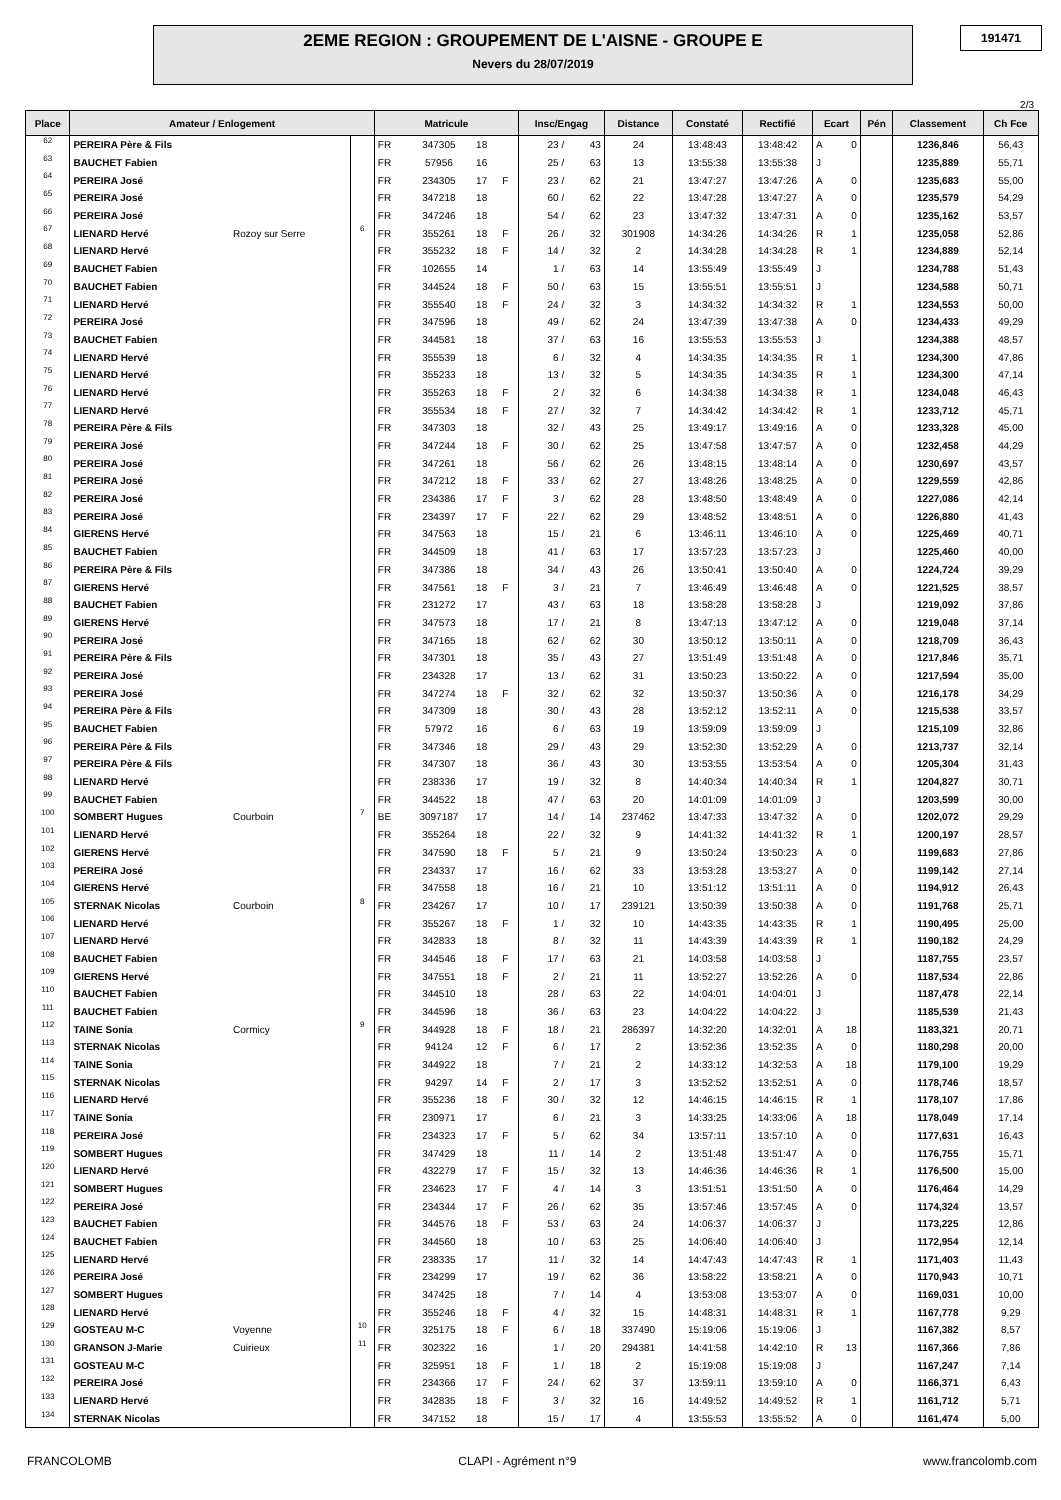2EME REGION : GROUPEMENT DE L'AISNE - GROUPE E
Nevers du 28/07/2019
191471
2/3
| Place | Amateur / Enlogement | | | Matricule | | | | Insc/Engag | | Distance | Constaté | Rectifié | Ecart | | Pén | Classement | Ch Fce |
| --- | --- | --- | --- | --- | --- | --- | --- | --- | --- | --- | --- | --- | --- | --- | --- | --- | --- |
| 62 | PEREIRA Père & Fils | | | FR | 347305 | 18 | | 23 / | 43 | 24 | 13:48:43 | 13:48:42 | A | 0 | | 1236,846 | 56,43 |
| 63 | BAUCHET Fabien | | | FR | 57956 | 16 | | 25 / | 63 | 13 | 13:55:38 | 13:55:38 | J | | | 1235,889 | 55,71 |
| 64 | PEREIRA José | | | FR | 234305 | 17 | F | 23 / | 62 | 21 | 13:47:27 | 13:47:26 | A | 0 | | 1235,683 | 55,00 |
| 65 | PEREIRA José | | | FR | 347218 | 18 | | 60 / | 62 | 22 | 13:47:28 | 13:47:27 | A | 0 | | 1235,579 | 54,29 |
| 66 | PEREIRA José | | | FR | 347246 | 18 | | 54 / | 62 | 23 | 13:47:32 | 13:47:31 | A | 0 | | 1235,162 | 53,57 |
| 67 | LIENARD Hervé | Rozoy sur Serre | 6 | FR | 355261 | 18 | F | 26 / | 32 | 301908 | 14:34:26 | 14:34:26 | R | 1 | | 1235,058 | 52,86 |
| 68 | LIENARD Hervé | | | FR | 355232 | 18 | F | 14 / | 32 | 2 | 14:34:28 | 14:34:28 | R | 1 | | 1234,889 | 52,14 |
| 69 | BAUCHET Fabien | | | FR | 102655 | 14 | | 1 / | 63 | 14 | 13:55:49 | 13:55:49 | J | | | 1234,788 | 51,43 |
| 70 | BAUCHET Fabien | | | FR | 344524 | 18 | F | 50 / | 63 | 15 | 13:55:51 | 13:55:51 | J | | | 1234,588 | 50,71 |
| 71 | LIENARD Hervé | | | FR | 355540 | 18 | F | 24 / | 32 | 3 | 14:34:32 | 14:34:32 | R | 1 | | 1234,553 | 50,00 |
| 72 | PEREIRA José | | | FR | 347596 | 18 | | 49 / | 62 | 24 | 13:47:39 | 13:47:38 | A | 0 | | 1234,433 | 49,29 |
| 73 | BAUCHET Fabien | | | FR | 344581 | 18 | | 37 / | 63 | 16 | 13:55:53 | 13:55:53 | J | | | 1234,388 | 48,57 |
| 74 | LIENARD Hervé | | | FR | 355539 | 18 | | 6 / | 32 | 4 | 14:34:35 | 14:34:35 | R | 1 | | 1234,300 | 47,86 |
| 75 | LIENARD Hervé | | | FR | 355233 | 18 | | 13 / | 32 | 5 | 14:34:35 | 14:34:35 | R | 1 | | 1234,300 | 47,14 |
| 76 | LIENARD Hervé | | | FR | 355263 | 18 | F | 2 / | 32 | 6 | 14:34:38 | 14:34:38 | R | 1 | | 1234,048 | 46,43 |
| 77 | LIENARD Hervé | | | FR | 355534 | 18 | F | 27 / | 32 | 7 | 14:34:42 | 14:34:42 | R | 1 | | 1233,712 | 45,71 |
| 78 | PEREIRA Père & Fils | | | FR | 347303 | 18 | | 32 / | 43 | 25 | 13:49:17 | 13:49:16 | A | 0 | | 1233,328 | 45,00 |
| 79 | PEREIRA José | | | FR | 347244 | 18 | F | 30 / | 62 | 25 | 13:47:58 | 13:47:57 | A | 0 | | 1232,458 | 44,29 |
| 80 | PEREIRA José | | | FR | 347261 | 18 | | 56 / | 62 | 26 | 13:48:15 | 13:48:14 | A | 0 | | 1230,697 | 43,57 |
| 81 | PEREIRA José | | | FR | 347212 | 18 | F | 33 / | 62 | 27 | 13:48:26 | 13:48:25 | A | 0 | | 1229,559 | 42,86 |
| 82 | PEREIRA José | | | FR | 234386 | 17 | F | 3 / | 62 | 28 | 13:48:50 | 13:48:49 | A | 0 | | 1227,086 | 42,14 |
| 83 | PEREIRA José | | | FR | 234397 | 17 | F | 22 / | 62 | 29 | 13:48:52 | 13:48:51 | A | 0 | | 1226,880 | 41,43 |
| 84 | GIERENS Hervé | | | FR | 347563 | 18 | | 15 / | 21 | 6 | 13:46:11 | 13:46:10 | A | 0 | | 1225,469 | 40,71 |
| 85 | BAUCHET Fabien | | | FR | 344509 | 18 | | 41 / | 63 | 17 | 13:57:23 | 13:57:23 | J | | | 1225,460 | 40,00 |
| 86 | PEREIRA Père & Fils | | | FR | 347386 | 18 | | 34 / | 43 | 26 | 13:50:41 | 13:50:40 | A | 0 | | 1224,724 | 39,29 |
| 87 | GIERENS Hervé | | | FR | 347561 | 18 | F | 3 / | 21 | 7 | 13:46:49 | 13:46:48 | A | 0 | | 1221,525 | 38,57 |
| 88 | BAUCHET Fabien | | | FR | 231272 | 17 | | 43 / | 63 | 18 | 13:58:28 | 13:58:28 | J | | | 1219,092 | 37,86 |
| 89 | GIERENS Hervé | | | FR | 347573 | 18 | | 17 / | 21 | 8 | 13:47:13 | 13:47:12 | A | 0 | | 1219,048 | 37,14 |
| 90 | PEREIRA José | | | FR | 347165 | 18 | | 62 / | 62 | 30 | 13:50:12 | 13:50:11 | A | 0 | | 1218,709 | 36,43 |
| 91 | PEREIRA Père & Fils | | | FR | 347301 | 18 | | 35 / | 43 | 27 | 13:51:49 | 13:51:48 | A | 0 | | 1217,846 | 35,71 |
| 92 | PEREIRA José | | | FR | 234328 | 17 | | 13 / | 62 | 31 | 13:50:23 | 13:50:22 | A | 0 | | 1217,594 | 35,00 |
| 93 | PEREIRA José | | | FR | 347274 | 18 | F | 32 / | 62 | 32 | 13:50:37 | 13:50:36 | A | 0 | | 1216,178 | 34,29 |
| 94 | PEREIRA Père & Fils | | | FR | 347309 | 18 | | 30 / | 43 | 28 | 13:52:12 | 13:52:11 | A | 0 | | 1215,538 | 33,57 |
| 95 | BAUCHET Fabien | | | FR | 57972 | 16 | | 6 / | 63 | 19 | 13:59:09 | 13:59:09 | J | | | 1215,109 | 32,86 |
| 96 | PEREIRA Père & Fils | | | FR | 347346 | 18 | | 29 / | 43 | 29 | 13:52:30 | 13:52:29 | A | 0 | | 1213,737 | 32,14 |
| 97 | PEREIRA Père & Fils | | | FR | 347307 | 18 | | 36 / | 43 | 30 | 13:53:55 | 13:53:54 | A | 0 | | 1205,304 | 31,43 |
| 98 | LIENARD Hervé | | | FR | 238336 | 17 | | 19 / | 32 | 8 | 14:40:34 | 14:40:34 | R | 1 | | 1204,827 | 30,71 |
| 99 | BAUCHET Fabien | | | FR | 344522 | 18 | | 47 / | 63 | 20 | 14:01:09 | 14:01:09 | J | | | 1203,599 | 30,00 |
| 100 | SOMBERT Hugues | Courboin | 7 | BE | 3097187 | 17 | | 14 / | 14 | 237462 | 13:47:33 | 13:47:32 | A | 0 | | 1202,072 | 29,29 |
| 101 | LIENARD Hervé | | | FR | 355264 | 18 | | 22 / | 32 | 9 | 14:41:32 | 14:41:32 | R | 1 | | 1200,197 | 28,57 |
| 102 | GIERENS Hervé | | | FR | 347590 | 18 | F | 5 / | 21 | 9 | 13:50:24 | 13:50:23 | A | 0 | | 1199,683 | 27,86 |
| 103 | PEREIRA José | | | FR | 234337 | 17 | | 16 / | 62 | 33 | 13:53:28 | 13:53:27 | A | 0 | | 1199,142 | 27,14 |
| 104 | GIERENS Hervé | | | FR | 347558 | 18 | | 16 / | 21 | 10 | 13:51:12 | 13:51:11 | A | 0 | | 1194,912 | 26,43 |
| 105 | STERNAK Nicolas | Courboin | 8 | FR | 234267 | 17 | | 10 / | 17 | 239121 | 13:50:39 | 13:50:38 | A | 0 | | 1191,768 | 25,71 |
| 106 | LIENARD Hervé | | | FR | 355267 | 18 | F | 1 / | 32 | 10 | 14:43:35 | 14:43:35 | R | 1 | | 1190,495 | 25,00 |
| 107 | LIENARD Hervé | | | FR | 342833 | 18 | | 8 / | 32 | 11 | 14:43:39 | 14:43:39 | R | 1 | | 1190,182 | 24,29 |
| 108 | BAUCHET Fabien | | | FR | 344546 | 18 | F | 17 / | 63 | 21 | 14:03:58 | 14:03:58 | J | | | 1187,755 | 23,57 |
| 109 | GIERENS Hervé | | | FR | 347551 | 18 | F | 2 / | 21 | 11 | 13:52:27 | 13:52:26 | A | 0 | | 1187,534 | 22,86 |
| 110 | BAUCHET Fabien | | | FR | 344510 | 18 | | 28 / | 63 | 22 | 14:04:01 | 14:04:01 | J | | | 1187,478 | 22,14 |
| 111 | BAUCHET Fabien | | | FR | 344596 | 18 | | 36 / | 63 | 23 | 14:04:22 | 14:04:22 | J | | | 1185,539 | 21,43 |
| 112 | TAINE Sonia | Cormicy | 9 | FR | 344928 | 18 | F | 18 / | 21 | 286397 | 14:32:20 | 14:32:01 | A | 18 | | 1183,321 | 20,71 |
| 113 | STERNAK Nicolas | | | FR | 94124 | 12 | F | 6 / | 17 | 2 | 13:52:36 | 13:52:35 | A | 0 | | 1180,298 | 20,00 |
| 114 | TAINE Sonia | | | FR | 344922 | 18 | | 7 / | 21 | 2 | 14:33:12 | 14:32:53 | A | 18 | | 1179,100 | 19,29 |
| 115 | STERNAK Nicolas | | | FR | 94297 | 14 | F | 2 / | 17 | 3 | 13:52:52 | 13:52:51 | A | 0 | | 1178,746 | 18,57 |
| 116 | LIENARD Hervé | | | FR | 355236 | 18 | F | 30 / | 32 | 12 | 14:46:15 | 14:46:15 | R | 1 | | 1178,107 | 17,86 |
| 117 | TAINE Sonia | | | FR | 230971 | 17 | | 6 / | 21 | 3 | 14:33:25 | 14:33:06 | A | 18 | | 1178,049 | 17,14 |
| 118 | PEREIRA José | | | FR | 234323 | 17 | F | 5 / | 62 | 34 | 13:57:11 | 13:57:10 | A | 0 | | 1177,631 | 16,43 |
| 119 | SOMBERT Hugues | | | FR | 347429 | 18 | | 11 / | 14 | 2 | 13:51:48 | 13:51:47 | A | 0 | | 1176,755 | 15,71 |
| 120 | LIENARD Hervé | | | FR | 432279 | 17 | F | 15 / | 32 | 13 | 14:46:36 | 14:46:36 | R | 1 | | 1176,500 | 15,00 |
| 121 | SOMBERT Hugues | | | FR | 234623 | 17 | F | 4 / | 14 | 3 | 13:51:51 | 13:51:50 | A | 0 | | 1176,464 | 14,29 |
| 122 | PEREIRA José | | | FR | 234344 | 17 | F | 26 / | 62 | 35 | 13:57:46 | 13:57:45 | A | 0 | | 1174,324 | 13,57 |
| 123 | BAUCHET Fabien | | | FR | 344576 | 18 | F | 53 / | 63 | 24 | 14:06:37 | 14:06:37 | J | | | 1173,225 | 12,86 |
| 124 | BAUCHET Fabien | | | FR | 344560 | 18 | | 10 / | 63 | 25 | 14:06:40 | 14:06:40 | J | | | 1172,954 | 12,14 |
| 125 | LIENARD Hervé | | | FR | 238335 | 17 | | 11 / | 32 | 14 | 14:47:43 | 14:47:43 | R | 1 | | 1171,403 | 11,43 |
| 126 | PEREIRA José | | | FR | 234299 | 17 | | 19 / | 62 | 36 | 13:58:22 | 13:58:21 | A | 0 | | 1170,943 | 10,71 |
| 127 | SOMBERT Hugues | | | FR | 347425 | 18 | | 7 / | 14 | 4 | 13:53:08 | 13:53:07 | A | 0 | | 1169,031 | 10,00 |
| 128 | LIENARD Hervé | | | FR | 355246 | 18 | F | 4 / | 32 | 15 | 14:48:31 | 14:48:31 | R | 1 | | 1167,778 | 9,29 |
| 129 | GOSTEAU M-C | Voyenne | 10 | FR | 325175 | 18 | F | 6 / | 18 | 337490 | 15:19:06 | 15:19:06 | J | | | 1167,382 | 8,57 |
| 130 | GRANSON J-Marie | Cuirieux | 11 | FR | 302322 | 16 | | 1 / | 20 | 294381 | 14:41:58 | 14:42:10 | R | 13 | | 1167,366 | 7,86 |
| 131 | GOSTEAU M-C | | | FR | 325951 | 18 | F | 1 / | 18 | 2 | 15:19:08 | 15:19:08 | J | | | 1167,247 | 7,14 |
| 132 | PEREIRA José | | | FR | 234366 | 17 | F | 24 / | 62 | 37 | 13:59:11 | 13:59:10 | A | 0 | | 1166,371 | 6,43 |
| 133 | LIENARD Hervé | | | FR | 342835 | 18 | F | 3 / | 32 | 16 | 14:49:52 | 14:49:52 | R | 1 | | 1161,712 | 5,71 |
| 134 | STERNAK Nicolas | | | FR | 347152 | 18 | | 15 / | 17 | 4 | 13:55:53 | 13:55:52 | A | 0 | | 1161,474 | 5,00 |
FRANCOLOMB CLAPI - Agrément n°9 www.francolomb.com